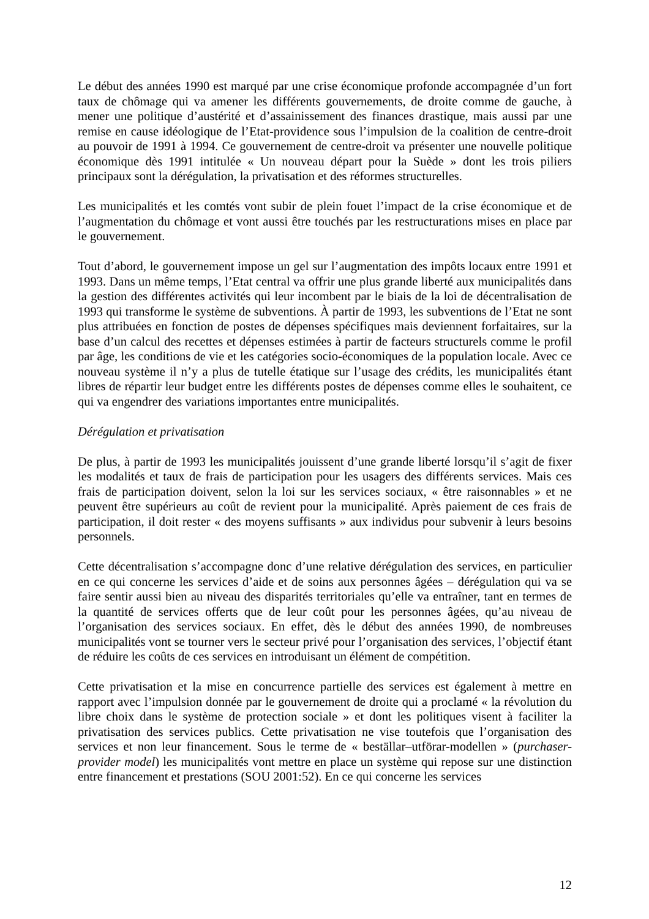Le début des années 1990 est marqué par une crise économique profonde accompagnée d’un fort taux de chômage qui va amener les différents gouvernements, de droite comme de gauche, à mener une politique d’austérité et d’assainissement des finances drastique, mais aussi par une remise en cause idéologique de l’Etat-providence sous l’impulsion de la coalition de centre-droit au pouvoir de 1991 à 1994. Ce gouvernement de centre-droit va présenter une nouvelle politique économique dès 1991 intitulée « Un nouveau départ pour la Suède » dont les trois piliers principaux sont la dérégulation, la privatisation et des réformes structurelles.
Les municipalités et les comtés vont subir de plein fouet l’impact de la crise économique et de l’augmentation du chômage et vont aussi être touchés par les restructurations mises en place par le gouvernement.
Tout d’abord, le gouvernement impose un gel sur l’augmentation des impôts locaux entre 1991 et 1993. Dans un même temps, l’Etat central va offrir une plus grande liberté aux municipalités dans la gestion des différentes activités qui leur incombent par le biais de la loi de décentralisation de 1993 qui transforme le système de subventions. À partir de 1993, les subventions de l’Etat ne sont plus attribuées en fonction de postes de dépenses spécifiques mais deviennent forfaitaires, sur la base d’un calcul des recettes et dépenses estimées à partir de facteurs structurels comme le profil par âge, les conditions de vie et les catégories socio-économiques de la population locale. Avec ce nouveau système il n’y a plus de tutelle étatique sur l’usage des crédits, les municipalités étant libres de répartir leur budget entre les différents postes de dépenses comme elles le souhaitent, ce qui va engendrer des variations importantes entre municipalités.
Dérégulation et privatisation
De plus, à partir de 1993 les municipalités jouissent d’une grande liberté lorsqu’il s’agit de fixer les modalités et taux de frais de participation pour les usagers des différents services. Mais ces frais de participation doivent, selon la loi sur les services sociaux, « être raisonnables » et ne peuvent être supérieurs au coût de revient pour la municipalité. Après paiement de ces frais de participation, il doit rester « des moyens suffisants » aux individus pour subvenir à leurs besoins personnels.
Cette décentralisation s’accompagne donc d’une relative dérégulation des services, en particulier en ce qui concerne les services d’aide et de soins aux personnes âgées – dérégulation qui va se faire sentir aussi bien au niveau des disparités territoriales qu’elle va entraîner, tant en termes de la quantité de services offerts que de leur coût pour les personnes âgées, qu’au niveau de l’organisation des services sociaux. En effet, dès le début des années 1990, de nombreuses municipalités vont se tourner vers le secteur privé pour l’organisation des services, l’objectif étant de réduire les coûts de ces services en introduisant un élément de compétition.
Cette privatisation et la mise en concurrence partielle des services est également à mettre en rapport avec l’impulsion donnée par le gouvernement de droite qui a proclamé « la révolution du libre choix dans le système de protection sociale » et dont les politiques visent à faciliter la privatisation des services publics. Cette privatisation ne vise toutefois que l’organisation des services et non leur financement. Sous le terme de « beställar–utförar-modellen » (purchaser-provider model) les municipalités vont mettre en place un système qui repose sur une distinction entre financement et prestations (SOU 2001:52). En ce qui concerne les services
12